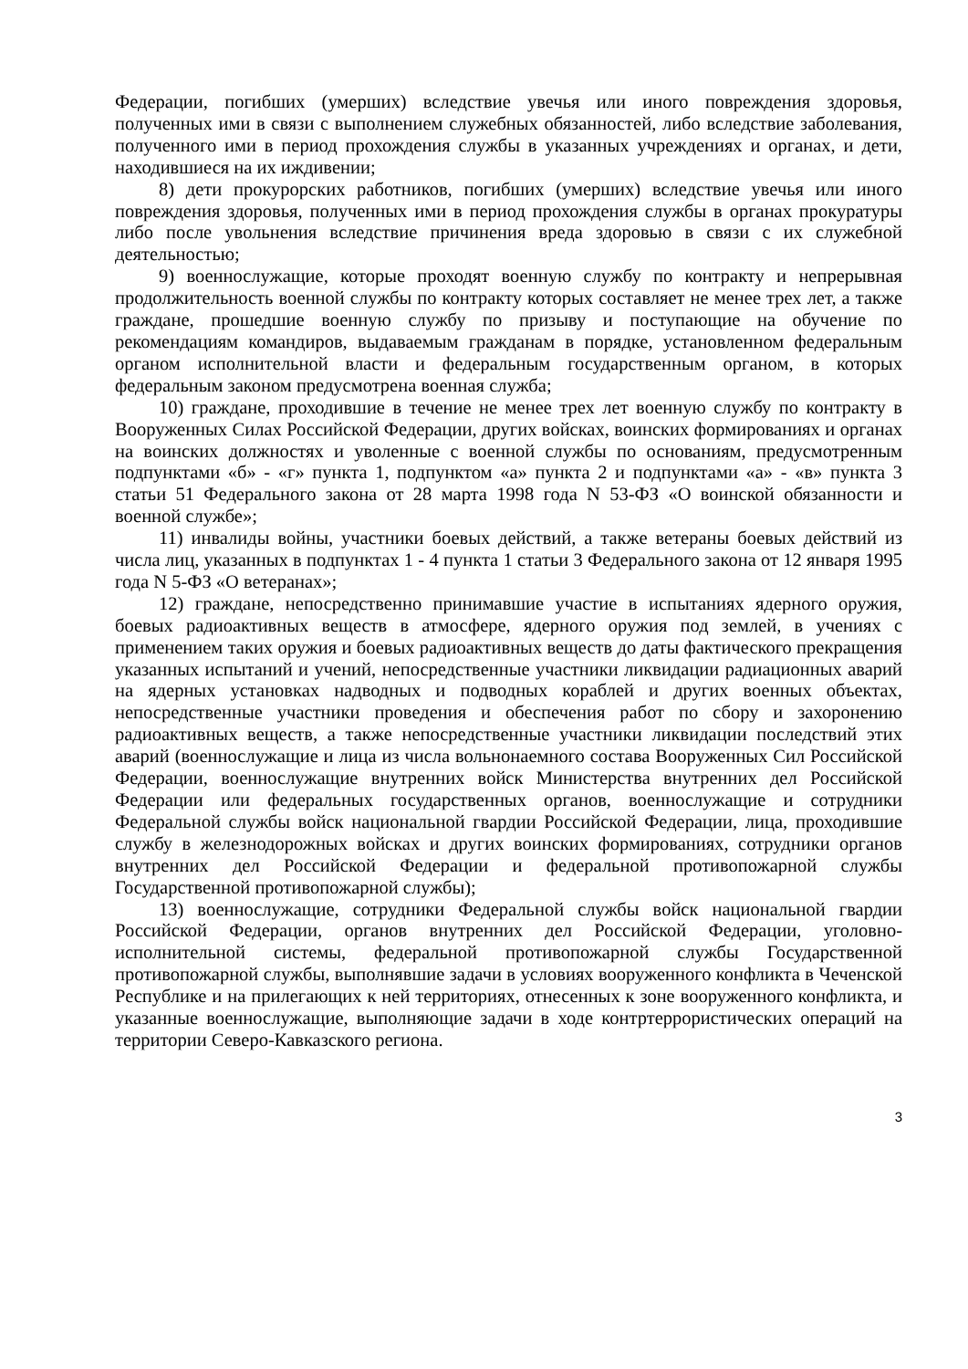Федерации, погибших (умерших) вследствие увечья или иного повреждения здоровья, полученных ими в связи с выполнением служебных обязанностей, либо вследствие заболевания, полученного ими в период прохождения службы в указанных учреждениях и органах, и дети, находившиеся на их иждивении;
8) дети прокурорских работников, погибших (умерших) вследствие увечья или иного повреждения здоровья, полученных ими в период прохождения службы в органах прокуратуры либо после увольнения вследствие причинения вреда здоровью в связи с их служебной деятельностью;
9) военнослужащие, которые проходят военную службу по контракту и непрерывная продолжительность военной службы по контракту которых составляет не менее трех лет, а также граждане, прошедшие военную службу по призыву и поступающие на обучение по рекомендациям командиров, выдаваемым гражданам в порядке, установленном федеральным органом исполнительной власти и федеральным государственным органом, в которых федеральным законом предусмотрена военная служба;
10) граждане, проходившие в течение не менее трех лет военную службу по контракту в Вооруженных Силах Российской Федерации, других войсках, воинских формированиях и органах на воинских должностях и уволенные с военной службы по основаниям, предусмотренным подпунктами «б» - «г» пункта 1, подпунктом «а» пункта 2 и подпунктами «а» - «в» пункта 3 статьи 51 Федерального закона от 28 марта 1998 года N 53-ФЗ «О воинской обязанности и военной службе»;
11) инвалиды войны, участники боевых действий, а также ветераны боевых действий из числа лиц, указанных в подпунктах 1 - 4 пункта 1 статьи 3 Федерального закона от 12 января 1995 года N 5-ФЗ «О ветеранах»;
12) граждане, непосредственно принимавшие участие в испытаниях ядерного оружия, боевых радиоактивных веществ в атмосфере, ядерного оружия под землей, в учениях с применением таких оружия и боевых радиоактивных веществ до даты фактического прекращения указанных испытаний и учений, непосредственные участники ликвидации радиационных аварий на ядерных установках надводных и подводных кораблей и других военных объектах, непосредственные участники проведения и обеспечения работ по сбору и захоронению радиоактивных веществ, а также непосредственные участники ликвидации последствий этих аварий (военнослужащие и лица из числа вольнонаемного состава Вооруженных Сил Российской Федерации, военнослужащие внутренних войск Министерства внутренних дел Российской Федерации или федеральных государственных органов, военнослужащие и сотрудники Федеральной службы войск национальной гвардии Российской Федерации, лица, проходившие службу в железнодорожных войсках и других воинских формированиях, сотрудники органов внутренних дел Российской Федерации и федеральной противопожарной службы Государственной противопожарной службы);
13) военнослужащие, сотрудники Федеральной службы войск национальной гвардии Российской Федерации, органов внутренних дел Российской Федерации, уголовно-исполнительной системы, федеральной противопожарной службы Государственной противопожарной службы, выполнявшие задачи в условиях вооруженного конфликта в Чеченской Республике и на прилегающих к ней территориях, отнесенных к зоне вооруженного конфликта, и указанные военнослужащие, выполняющие задачи в ходе контртеррористических операций на территории Северо-Кавказского региона.
3